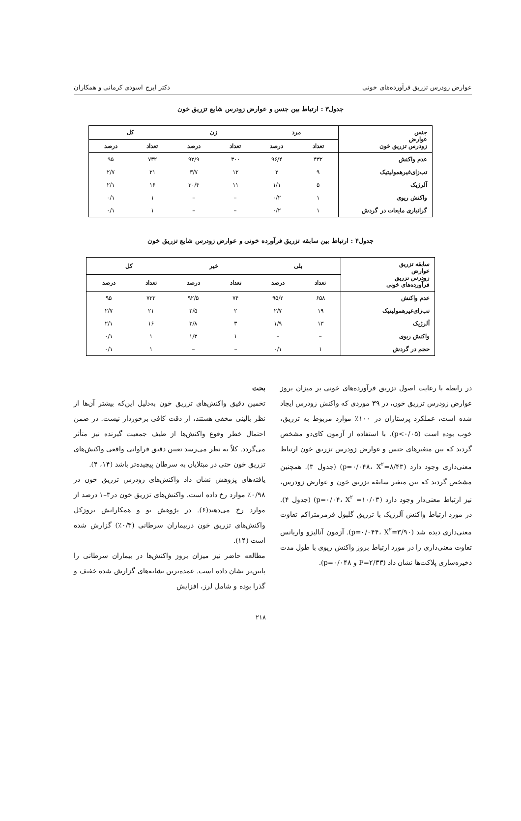عوارض زودرس تزریق فرآورده‌های خونی دکتر ایرج اسودی کرمانی و همکاران
جدول۳ : ارتباط بین جنس و عوارض زودرس شایع تزریق خون
| جنس عوارض زودرس تزریق خون | مرد | | زن | | کل | |
| --- | --- | --- | --- | --- | --- | --- |
| | تعداد | درصد | تعداد | درصد | تعداد | درصد |
| عدم واکنش | ۴۳۲ | ۹۶/۴ | ۳۰۰ | ۹۲/۹ | ۷۳۲ | ۹۵ |
| تب‌زای‌غیرهمولیتیک | ۹ | ۲ | ۱۲ | ۳/۷ | ۲۱ | ۲/۷ |
| آلرژیک | ۵ | ۱/۱ | ۱۱ | ۳۰/۴ | ۱۶ | ۲/۱ |
| واکنش ریوی | ۱ | ۰/۲ | – | – | ۱ | ۰/۱ |
| گرانباری مایعات در گردش | ۱ | ۰/۲ | – | – | ۱ | ۰/۱ |
جدول۴ : ارتباط بین سابقه تزریق فرآورده خونی و عوارض زودرس شایع تزریق خون
| سابقه تزریق عوارض زودرس تزریق فرآورده‌های خونی | بلی | | خیر | | کل | |
| --- | --- | --- | --- | --- | --- | --- |
| | تعداد | درصد | تعداد | درصد | تعداد | درصد |
| عدم واکنش | ۶۵۸ | ۹۵/۲ | ۷۴ | ۹۲/۵ | ۷۳۲ | ۹۵ |
| تب‌زای‌غیرهمولیتیک | ۱۹ | ۲/۷ | ۲ | ۲/۵ | ۲۱ | ۲/۷ |
| آلرژیک | ۱۳ | ۱/۹ | ۳ | ۳/۸ | ۱۶ | ۲/۱ |
| واکنش ریوی | – | – | ۱ | ۱/۳ | ۱ | ۰/۱ |
| حجم در گردش | ۱ | ۰/۱ | – | – | ۱ | ۰/۱ |
در رابطه با رعایت اصول تزریق فرآورده‌های خونی بر میزان بروز عوارض زودرس تزریق خون، در ۳۹ موردی که واکنش زودرس ایجاد شده است، عملکرد پرستاران در ۱۰۰٪ موارد مربوط به تزریق، خوب بوده است (p<۰/۰۵). با استفاده از آزمون کای‌دو مشخص گردید که بین متغیرهای جنس و عوارض زودرس تزریق خون ارتباط معنی‌داری وجود دارد (p=۰/۰۴۸، X<sup>۲</sup>=۸/۴۳) (جدول ۳). همچنین مشخص گردید که بین متغیر سابقه تزریق خون و عوارض زودرس، نیز ارتباط معنی‌دار وجود دارد (p=۰/۰۴، X<sup>۲</sup> =۱۰/۰۳) (جدول ۴). در مورد ارتباط واکنش آلرژیک با تزریق گلبول قرمزمتراکم تفاوت معنی‌داری دیده شد (p=۰/۰۴۴، X<sup>۲</sup>=۳/۹۰). آزمون آنالیزو واریانس تفاوت معنی‌داری را در مورد ارتباط بروز واکنش ریوی با طول مدت ذخیره‌سازی پلاکت‌ها نشان داد (F=۲/۳۳ و p=۰/۰۴۸).
بحث
تخمین دقیق واکنش‌های تزریق خون به‌دلیل این‌که بیشتر آن‌ها از نظر بالینی مخفی هستند، از دقت کافی برخوردار نیست. در ضمن احتمال خطر وقوع واکنش‌ها از طیف جمعیت گیرنده نیز متأثر می‌گردد. کلاً به نظر می‌رسد تعیین دقیق فراوانی واقعی واکنش‌های تزریق خون حتی در مبتلایان به سرطان پیچیده‌تر باشد (۱۴، ۴).
یافته‌های پژوهش نشان داد واکنش‌های زودرس تزریق خون در ۰/۹۸٪ موارد رخ داده است. واکنش‌های تزریق خون در۳–۱ درصد از موارد رخ می‌دهند(۶). در پژوهش یو و همکارانش بروزکل واکنش‌های تزریق خون دربیماران سرطانی (۰/۳٪) گزارش شده است (۱۴).
مطالعه حاضر نیز میزان بروز واکنش‌ها در بیماران سرطانی را پایین‌تر نشان داده است. عمده‌ترین نشانه‌های گزارش شده خفیف و گذرا بوده و شامل لرز، افزایش
۲۱۸